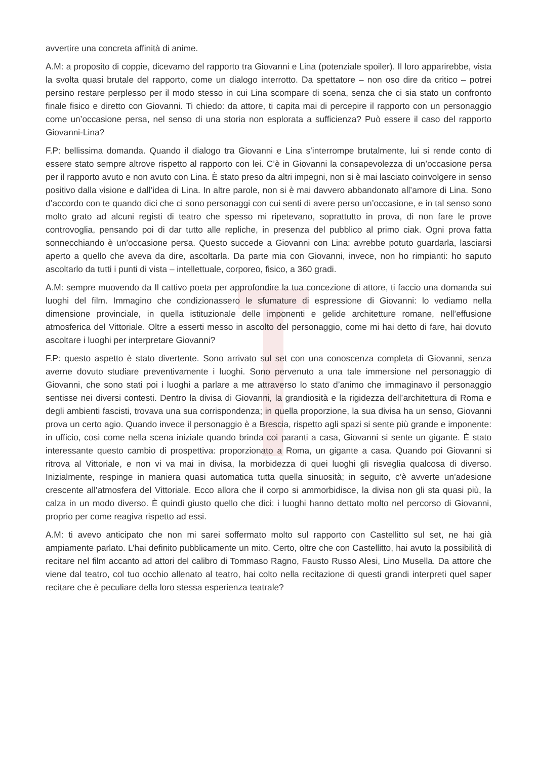avvertire una concreta affinità di anime.
A.M: a proposito di coppie, dicevamo del rapporto tra Giovanni e Lina (potenziale spoiler). Il loro apparirebbe, vista la svolta quasi brutale del rapporto, come un dialogo interrotto. Da spettatore – non oso dire da critico – potrei persino restare perplesso per il modo stesso in cui Lina scompare di scena, senza che ci sia stato un confronto finale fisico e diretto con Giovanni. Ti chiedo: da attore, ti capita mai di percepire il rapporto con un personaggio come un’occasione persa, nel senso di una storia non esplorata a sufficienza? Può essere il caso del rapporto Giovanni-Lina?
F.P: bellissima domanda. Quando il dialogo tra Giovanni e Lina s’interrompe brutalmente, lui si rende conto di essere stato sempre altrove rispetto al rapporto con lei. C’è in Giovanni la consapevolezza di un’occasione persa per il rapporto avuto e non avuto con Lina. È stato preso da altri impegni, non si è mai lasciato coinvolgere in senso positivo dalla visione e dall’idea di Lina. In altre parole, non si è mai davvero abbandonato all’amore di Lina. Sono d’accordo con te quando dici che ci sono personaggi con cui senti di avere perso un’occasione, e in tal senso sono molto grato ad alcuni registi di teatro che spesso mi ripetevano, soprattutto in prova, di non fare le prove controvoglia, pensando poi di dar tutto alle repliche, in presenza del pubblico al primo ciak. Ogni prova fatta sonnecchiando è un’occasione persa. Questo succede a Giovanni con Lina: avrebbe potuto guardarla, lasciarsi aperto a quello che aveva da dire, ascoltarla. Da parte mia con Giovanni, invece, non ho rimpianti: ho saputo ascoltarlo da tutti i punti di vista – intellettuale, corporeo, fisico, a 360 gradi.
A.M: sempre muovendo da Il cattivo poeta per approfondire la tua concezione di attore, ti faccio una domanda sui luoghi del film. Immagino che condizionassero le sfumature di espressione di Giovanni: lo vediamo nella dimensione provinciale, in quella istituzionale delle imponenti e gelide architetture romane, nell’effusione atmosferica del Vittoriale. Oltre a esserti messo in ascolto del personaggio, come mi hai detto di fare, hai dovuto ascoltare i luoghi per interpretare Giovanni?
F.P: questo aspetto è stato divertente. Sono arrivato sul set con una conoscenza completa di Giovanni, senza averne dovuto studiare preventivamente i luoghi. Sono pervenuto a una tale immersione nel personaggio di Giovanni, che sono stati poi i luoghi a parlare a me attraverso lo stato d’animo che immaginavo il personaggio sentisse nei diversi contesti. Dentro la divisa di Giovanni, la grandiosità e la rigidezza dell’architettura di Roma e degli ambienti fascisti, trovava una sua corrispondenza; in quella proporzione, la sua divisa ha un senso, Giovanni prova un certo agio. Quando invece il personaggio è a Brescia, rispetto agli spazi si sente più grande e imponente: in ufficio, così come nella scena iniziale quando brinda coi paranti a casa, Giovanni si sente un gigante. È stato interessante questo cambio di prospettiva: proporzionato a Roma, un gigante a casa. Quando poi Giovanni si ritrova al Vittoriale, e non vi va mai in divisa, la morbidezza di quei luoghi gli risveglia qualcosa di diverso. Inizialmente, respinge in maniera quasi automatica tutta quella sinuosità; in seguito, c’è avverte un’adesione crescente all’atmosfera del Vittoriale. Ecco allora che il corpo si ammorbidisce, la divisa non gli sta quasi più, la calza in un modo diverso. È quindi giusto quello che dici: i luoghi hanno dettato molto nel percorso di Giovanni, proprio per come reagiva rispetto ad essi.
A.M: ti avevo anticipato che non mi sarei soffermato molto sul rapporto con Castellitto sul set, ne hai già ampiamente parlato. L’hai definito pubblicamente un mito. Certo, oltre che con Castellitto, hai avuto la possibilità di recitare nel film accanto ad attori del calibro di Tommaso Ragno, Fausto Russo Alesi, Lino Musella. Da attore che viene dal teatro, col tuo occhio allenato al teatro, hai colto nella recitazione di questi grandi interpreti quel saper recitare che è peculiare della loro stessa esperienza teatrale?